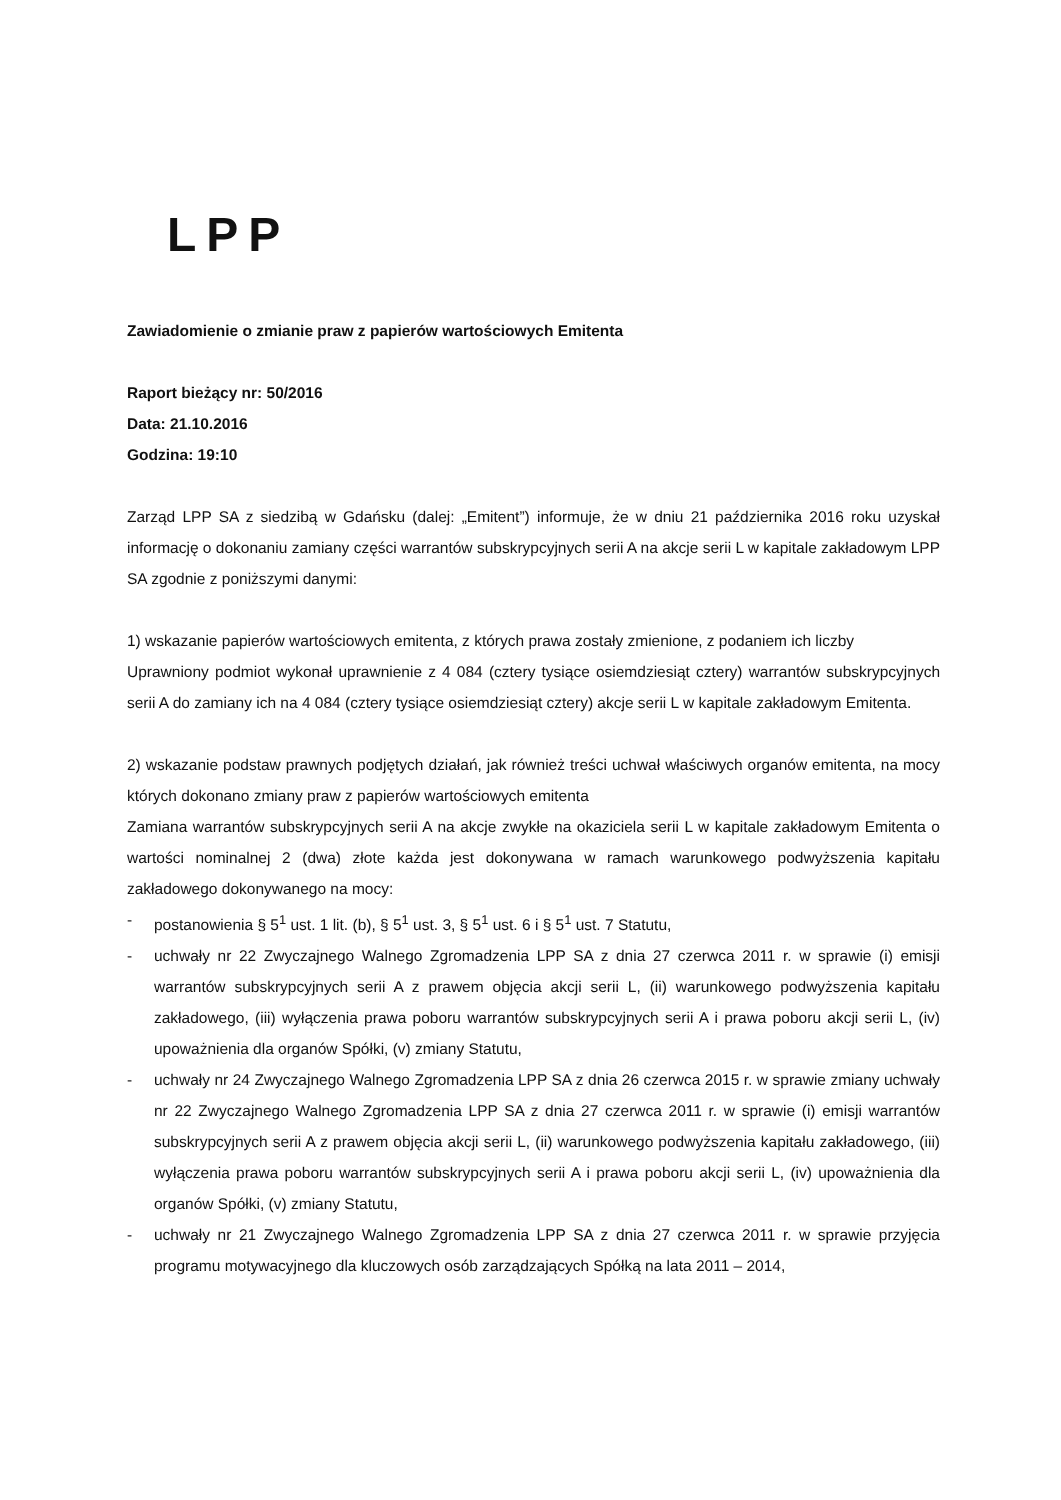LPP
Zawiadomienie o zmianie praw z papierów wartościowych Emitenta
Raport bieżący nr: 50/2016
Data: 21.10.2016
Godzina: 19:10
Zarząd LPP SA z siedzibą w Gdańsku (dalej: „Emitent”) informuje, że w dniu 21 października 2016 roku uzyskał informację o dokonaniu zamiany części warrantów subskrypcyjnych serii A na akcje serii L w kapitale zakładowym LPP SA zgodnie z poniższymi danymi:
1) wskazanie papierów wartościowych emitenta, z których prawa zostały zmienione, z podaniem ich liczby
Uprawniony podmiot wykonał uprawnienie z 4 084 (cztery tysiące osiemdziesiąt cztery) warrantów subskrypcyjnych serii A do zamiany ich na 4 084 (cztery tysiące osiemdziesiąt cztery) akcje serii L w kapitale zakładowym Emitenta.
2) wskazanie podstaw prawnych podjętych działań, jak również treści uchwał właściwych organów emitenta, na mocy których dokonano zmiany praw z papierów wartościowych emitenta
Zamiana warrantów subskrypcyjnych serii A na akcje zwykłe na okaziciela serii L w kapitale zakładowym Emitenta o wartości nominalnej 2 (dwa) złote każda jest dokonywana w ramach warunkowego podwyższenia kapitału zakładowego dokonywanego na mocy:
- postanowienia § 5<sup>1</sup> ust. 1 lit. (b), § 5<sup>1</sup> ust. 3, § 5<sup>1</sup> ust. 6 i § 5<sup>1</sup> ust. 7 Statutu,
- uchwały nr 22 Zwyczajnego Walnego Zgromadzenia LPP SA z dnia 27 czerwca 2011 r. w sprawie (i) emisji warrantów subskrypcyjnych serii A z prawem objęcia akcji serii L, (ii) warunkowego podwyższenia kapitału zakładowego, (iii) wyłączenia prawa poboru warrantów subskrypcyjnych serii A i prawa poboru akcji serii L, (iv) upoważnienia dla organów Spółki, (v) zmiany Statutu,
- uchwały nr 24 Zwyczajnego Walnego Zgromadzenia LPP SA z dnia 26 czerwca 2015 r. w sprawie zmiany uchwały nr 22 Zwyczajnego Walnego Zgromadzenia LPP SA z dnia 27 czerwca 2011 r. w sprawie (i) emisji warrantów subskrypcyjnych serii A z prawem objęcia akcji serii L, (ii) warunkowego podwyższenia kapitału zakładowego, (iii) wyłączenia prawa poboru warrantów subskrypcyjnych serii A i prawa poboru akcji serii L, (iv) upoważnienia dla organów Spółki, (v) zmiany Statutu,
- uchwały nr 21 Zwyczajnego Walnego Zgromadzenia LPP SA z dnia 27 czerwca 2011 r. w sprawie przyjęcia programu motywacyjnego dla kluczowych osób zarządzających Spółką na lata 2011 – 2014,